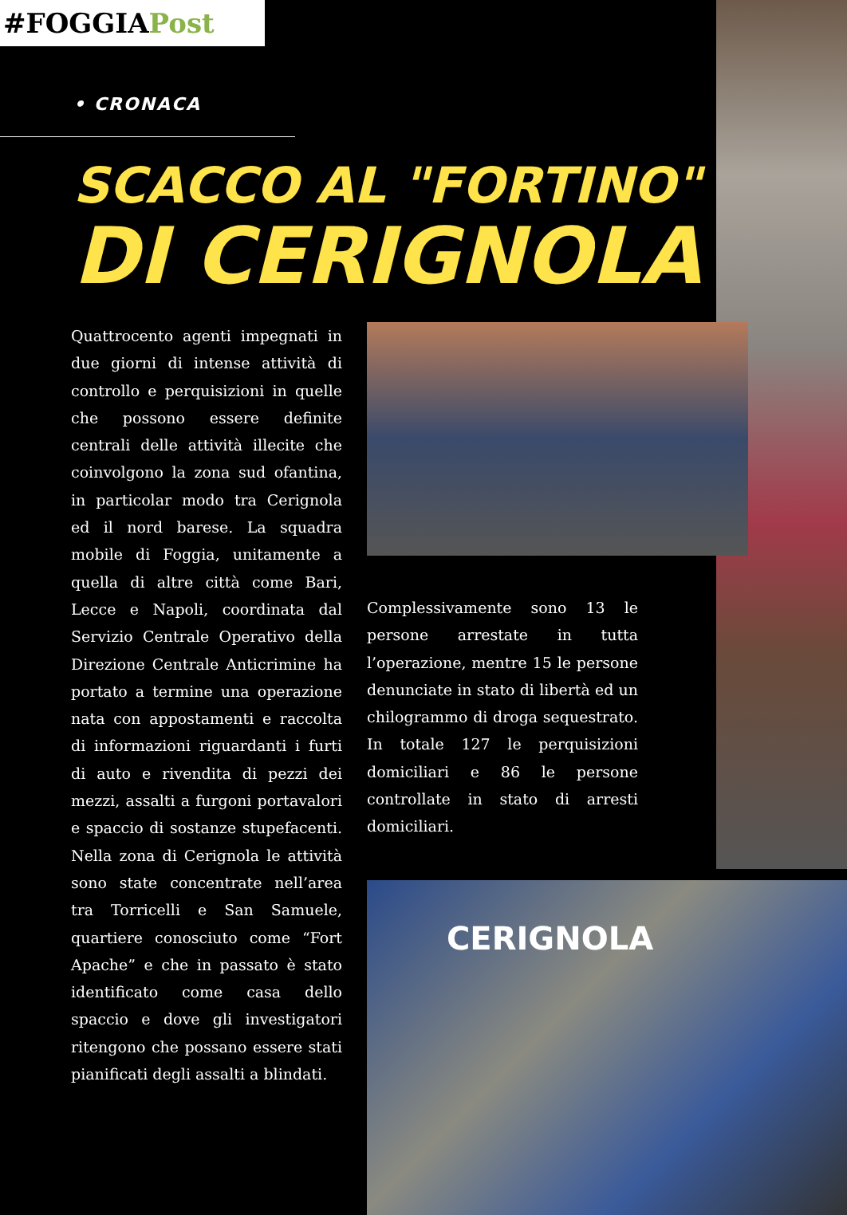#FOGGIAPost
• CRONACA
SCACCO AL "FORTINO"
DI CERIGNOLA
Quattrocento agenti impegnati in due giorni di intense attività di controllo e perquisizioni in quelle che possono essere definite centrali delle attività illecite che coinvolgono la zona sud ofantina, in particolar modo tra Cerignola ed il nord barese. La squadra mobile di Foggia, unitamente a quella di altre città come Bari, Lecce e Napoli, coordinata dal Servizio Centrale Operativo della Direzione Centrale Anticrimine ha portato a termine una operazione nata con appostamenti e raccolta di informazioni riguardanti i furti di auto e rivendita di pezzi dei mezzi, assalti a furgoni portavalori e spaccio di sostanze stupefacenti. Nella zona di Cerignola le attività sono state concentrate nell’area tra Torricelli e San Samuele, quartiere conosciuto come “Fort Apache” e che in passato è stato identificato come casa dello spaccio e dove gli investigatori ritengono che possano essere stati pianificati degli assalti a blindati.
Complessivamente sono 13 le persone arrestate in tutta l’operazione, mentre 15 le persone denunciate in stato di libertà ed un chilogrammo di droga sequestrato. In totale 127 le perquisizioni domiciliari e 86 le persone controllate in stato di arresti domiciliari.
CERIGNOLA